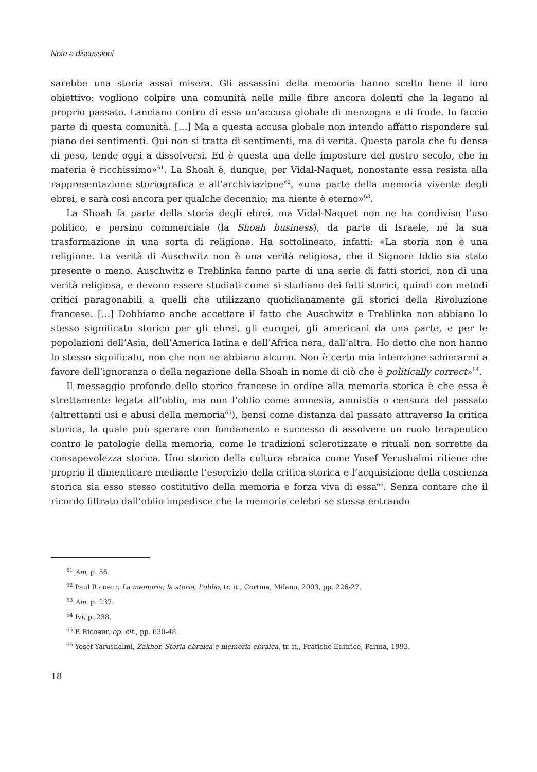Note e discussioni
sarebbe una storia assai misera. Gli assassini della memoria hanno scelto bene il loro obiettivo: vogliono colpire una comunità nelle mille fibre ancora dolenti che la legano al proprio passato. Lanciano contro di essa un’accusa globale di menzogna e di frode. Io faccio parte di questa comunità. […] Ma a questa accusa globale non intendo affatto rispondere sul piano dei sentimenti. Qui non si tratta di sentimenti, ma di verità. Questa parola che fu densa di peso, tende oggi a dissolversi. Ed è questa una delle imposture del nostro secolo, che in materia è ricchissimo»<sup>61</sup>. La Shoah è, dunque, per Vidal-Naquet, nonostante essa resista alla rappresentazione storiografica e all’archiviazione<sup>62</sup>, «una parte della memoria vivente degli ebrei, e sarà così ancora per qualche decennio; ma niente è eterno»<sup>63</sup>.
La Shoah fa parte della storia degli ebrei, ma Vidal-Naquet non ne ha condiviso l’uso politico, e persino commerciale (la Shoah business), da parte di Israele, né la sua trasformazione in una sorta di religione. Ha sottolineato, infatti: «La storia non è una religione. La verità di Auschwitz non è una verità religiosa, che il Signore Iddio sia stato presente o meno. Auschwitz e Treblinka fanno parte di una serie di fatti storici, non di una verità religiosa, e devono essere studiati come si studiano dei fatti storici, quindi con metodi critici paragonabili a quelli che utilizzano quotidianamente gli storici della Rivoluzione francese. […] Dobbiamo anche accettare il fatto che Auschwitz e Treblinka non abbiano lo stesso significato storico per gli ebrei, gli europei, gli americani da una parte, e per le popolazioni dell’Asia, dell’America latina e dell’Africa nera, dall’altra. Ho detto che non hanno lo stesso significato, non che non ne abbiano alcuno. Non è certo mia intenzione schierarmi a favore dell’ignoranza o della negazione della Shoah in nome di ciò che è politically correct»<sup>64</sup>.
Il messaggio profondo dello storico francese in ordine alla memoria storica è che essa è strettamente legata all’oblio, ma non l’oblio come amnesia, amnistia o censura del passato (altrettanti usi e abusi della memoria<sup>65</sup>), bensì come distanza dal passato attraverso la critica storica, la quale può sperare con fondamento e successo di assolvere un ruolo terapeutico contro le patologie della memoria, come le tradizioni sclerotizzate e rituali non sorrette da consapevolezza storica. Uno storico della cultura ebraica come Yosef Yerushalmi ritiene che proprio il dimenticare mediante l’esercizio della critica storica e l’acquisizione della coscienza storica sia esso stesso costitutivo della memoria e forza viva di essa<sup>66</sup>. Senza contare che il ricordo filtrato dall’oblio impedisce che la memoria celebri se stessa entrando
<sup>61</sup> Am, p. 56.
<sup>62</sup> Paul Ricoeur, La memoria, la storia, l’oblio, tr. it., Cortina, Milano, 2003, pp. 226-27.
<sup>63</sup> Am, p. 237.
<sup>64</sup> Ivi, p. 238.
<sup>65</sup> P. Ricoeur, op. cit., pp. 630-48.
<sup>66</sup> Yosef Yarushalmi, Zakhor. Storia ebraica e memoria ebraica, tr. it., Pratiche Editrice, Parma, 1993.
18